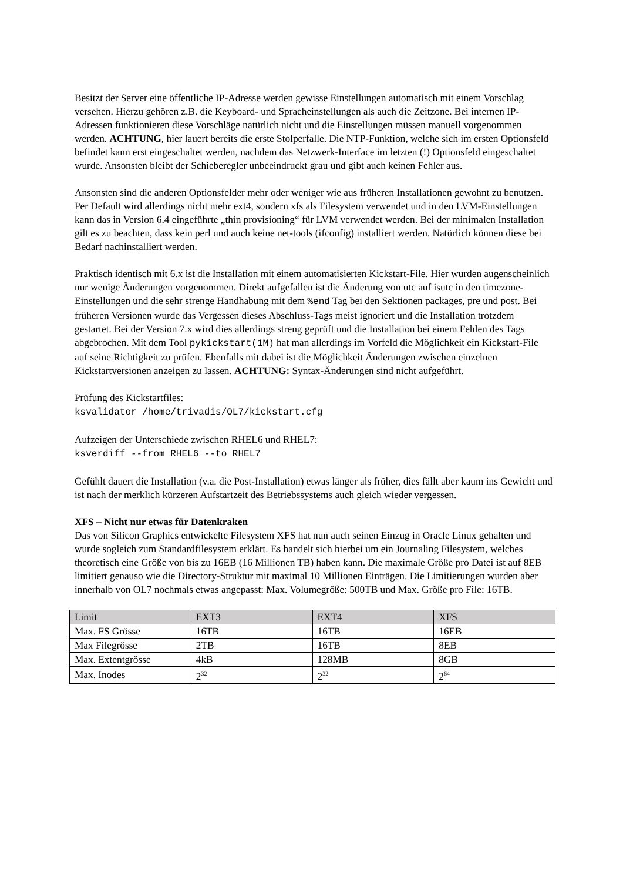Besitzt der Server eine öffentliche IP-Adresse werden gewisse Einstellungen automatisch mit einem Vorschlag versehen. Hierzu gehören z.B. die Keyboard- und Spracheinstellungen als auch die Zeitzone. Bei internen IP-Adressen funktionieren diese Vorschläge natürlich nicht und die Einstellungen müssen manuell vorgenommen werden. ACHTUNG, hier lauert bereits die erste Stolperfalle. Die NTP-Funktion, welche sich im ersten Optionsfeld befindet kann erst eingeschaltet werden, nachdem das Netzwerk-Interface im letzten (!) Optionsfeld eingeschaltet wurde. Ansonsten bleibt der Schieberegler unbeeindruckt grau und gibt auch keinen Fehler aus.
Ansonsten sind die anderen Optionsfelder mehr oder weniger wie aus früheren Installationen gewohnt zu benutzen. Per Default wird allerdings nicht mehr ext4, sondern xfs als Filesystem verwendet und in den LVM-Einstellungen kann das in Version 6.4 eingeführte „thin provisioning“ für LVM verwendet werden. Bei der minimalen Installation gilt es zu beachten, dass kein perl und auch keine net-tools (ifconfig) installiert werden. Natürlich können diese bei Bedarf nachinstalliert werden.
Praktisch identisch mit 6.x ist die Installation mit einem automatisierten Kickstart-File. Hier wurden augenscheinlich nur wenige Änderungen vorgenommen. Direkt aufgefallen ist die Änderung von utc auf isutc in den timezone-Einstellungen und die sehr strenge Handhabung mit dem %end Tag bei den Sektionen packages, pre und post. Bei früheren Versionen wurde das Vergessen dieses Abschluss-Tags meist ignoriert und die Installation trotzdem gestartet. Bei der Version 7.x wird dies allerdings streng geprüft und die Installation bei einem Fehlen des Tags abgebrochen. Mit dem Tool pykickstart(1M) hat man allerdings im Vorfeld die Möglichkeit ein Kickstart-File auf seine Richtigkeit zu prüfen. Ebenfalls mit dabei ist die Möglichkeit Änderungen zwischen einzelnen Kickstartversionen anzeigen zu lassen. ACHTUNG: Syntax-Änderungen sind nicht aufgeführt.
Prüfung des Kickstartfiles:
ksvalidator /home/trivadis/OL7/kickstart.cfg
Aufzeigen der Unterschiede zwischen RHEL6 und RHEL7:
ksverdiff --from RHEL6 --to RHEL7
Gefühlt dauert die Installation (v.a. die Post-Installation) etwas länger als früher, dies fällt aber kaum ins Gewicht und ist nach der merklich kürzeren Aufstartzeit des Betriebssystems auch gleich wieder vergessen.
XFS – Nicht nur etwas für Datenkraken
Das von Silicon Graphics entwickelte Filesystem XFS hat nun auch seinen Einzug in Oracle Linux gehalten und wurde sogleich zum Standardfilesystem erklärt. Es handelt sich hierbei um ein Journaling Filesystem, welches theoretisch eine Größe von bis zu 16EB (16 Millionen TB) haben kann. Die maximale Größe pro Datei ist auf 8EB limitiert genauso wie die Directory-Struktur mit maximal 10 Millionen Einträgen. Die Limitierungen wurden aber innerhalb von OL7 nochmals etwas angepasst: Max. Volumegröße: 500TB und Max. Größe pro File: 16TB.
| Limit | EXT3 | EXT4 | XFS |
| --- | --- | --- | --- |
| Max. FS Grösse | 16TB | 16TB | 16EB |
| Max Filegrösse | 2TB | 16TB | 8EB |
| Max. Extentgrösse | 4kB | 128MB | 8GB |
| Max. Inodes | 2<sup>32</sup> | 2<sup>32</sup> | 2<sup>64</sup> |